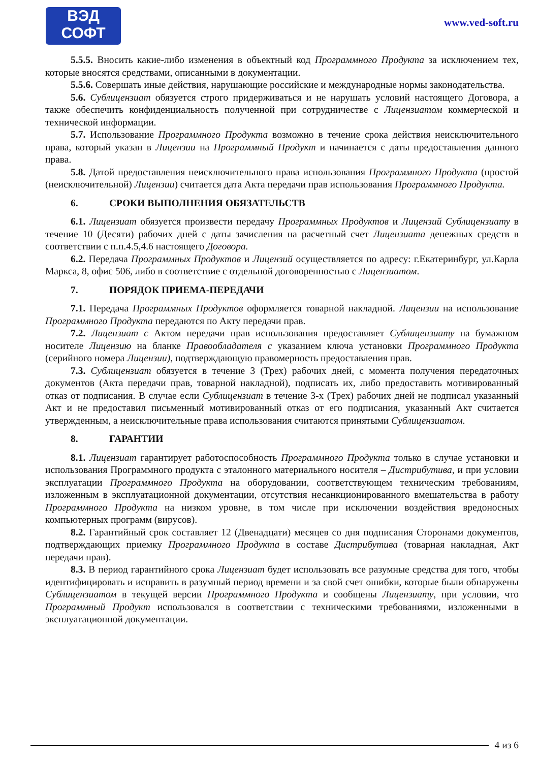ВЭД
СОФТ
www.ved-soft.ru
5.5.5. Вносить какие-либо изменения в объектный код Программного Продукта за исключением тех, которые вносятся средствами, описанными в документации.
5.5.6. Совершать иные действия, нарушающие российские и международные нормы законодательства.
5.6. Сублицензиат обязуется строго придерживаться и не нарушать условий настоящего Договора, а также обеспечить конфиденциальность полученной при сотрудничестве с Лицензиатом коммерческой и технической информации.
5.7. Использование Программного Продукта возможно в течение срока действия неисключительного права, который указан в Лицензии на Программный Продукт и начинается с даты предоставления данного права.
5.8. Датой предоставления неисключительного права использования Программного Продукта (простой (неисключительной) Лицензии) считается дата Акта передачи прав использования Программного Продукта.
6. СРОКИ ВЫПОЛНЕНИЯ ОБЯЗАТЕЛЬСТВ
6.1. Лицензиат обязуется произвести передачу Программных Продуктов и Лицензий Сублицензиату в течение 10 (Десяти) рабочих дней с даты зачисления на расчетный счет Лицензиата денежных средств в соответствии с п.п.4.5,4.6 настоящего Договора.
6.2. Передача Программных Продуктов и Лицензий осуществляется по адресу: г.Екатеринбург, ул.Карла Маркса, 8, офис 506, либо в соответствие с отдельной договоренностью с Лицензиатом.
7. ПОРЯДОК ПРИЕМА-ПЕРЕДАЧИ
7.1. Передача Программных Продуктов оформляется товарной накладной. Лицензии на использование Программного Продукта передаются по Акту передачи прав.
7.2. Лицензиат с Актом передачи прав использования предоставляет Сублицензиату на бумажном носителе Лицензию на бланке Правообладателя с указанием ключа установки Программного Продукта (серийного номера Лицензии), подтверждающую правомерность предоставления прав.
7.3. Сублицензиат обязуется в течение 3 (Трех) рабочих дней, с момента получения передаточных документов (Акта передачи прав, товарной накладной), подписать их, либо предоставить мотивированный отказ от подписания. В случае если Сублицензиат в течение 3-х (Трех) рабочих дней не подписал указанный Акт и не предоставил письменный мотивированный отказ от его подписания, указанный Акт считается утвержденным, а неисключительные права использования считаются принятыми Сублицензиатом.
8. ГАРАНТИИ
8.1. Лицензиат гарантирует работоспособность Программного Продукта только в случае установки и использования Программного продукта с эталонного материального носителя – Дистрибутива, и при условии эксплуатации Программного Продукта на оборудовании, соответствующем техническим требованиям, изложенным в эксплуатационной документации, отсутствия несанкционированного вмешательства в работу Программного Продукта на низком уровне, в том числе при исключении воздействия вредоносных компьютерных программ (вирусов).
8.2. Гарантийный срок составляет 12 (Двенадцати) месяцев со дня подписания Сторонами документов, подтверждающих приемку Программного Продукта в составе Дистрибутива (товарная накладная, Акт передачи прав).
8.3. В период гарантийного срока Лицензиат будет использовать все разумные средства для того, чтобы идентифицировать и исправить в разумный период времени и за свой счет ошибки, которые были обнаружены Сублицензиатом в текущей версии Программного Продукта и сообщены Лицензиату, при условии, что Программный Продукт использовался в соответствии с техническими требованиями, изложенными в эксплуатационной документации.
4 из 6